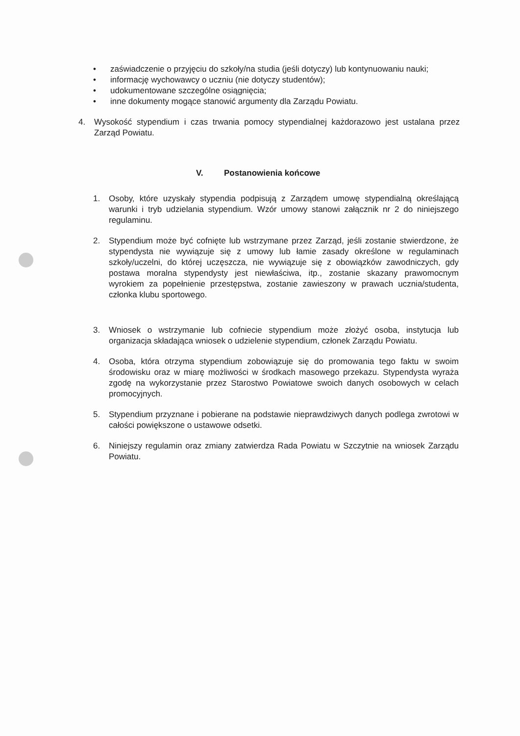• zaświadczenie o przyjęciu do szkoły/na studia (jeśli dotyczy) lub kontynuowaniu nauki;
• informację wychowawcy o uczniu (nie dotyczy studentów);
• udokumentowane szczególne osiągnięcia;
• inne dokumenty mogące stanowić argumenty dla Zarządu Powiatu.
4. Wysokość stypendium i czas trwania pomocy stypendialnej każdorazowo jest ustalana przez Zarząd Powiatu.
V. Postanowienia końcowe
1. Osoby, które uzyskały stypendia podpisują z Zarządem umowę stypendialną określającą warunki i tryb udzielania stypendium. Wzór umowy stanowi załącznik nr 2 do niniejszego regulaminu.
2. Stypendium może być cofnięte lub wstrzymane przez Zarząd, jeśli zostanie stwierdzone, że stypendysta nie wywiązuje się z umowy lub łamie zasady określone w regulaminach szkoły/uczelni, do której uczęszcza, nie wywiązuje się z obowiązków zawodniczych, gdy postawa moralna stypendysty jest niewłaściwa, itp., zostanie skazany prawomocnym wyrokiem za popełnienie przestępstwa, zostanie zawieszony w prawach ucznia/studenta, członka klubu sportowego.
3. Wniosek o wstrzymanie lub cofniecie stypendium może złożyć osoba, instytucja lub organizacja składająca wniosek o udzielenie stypendium, członek Zarządu Powiatu.
4. Osoba, która otrzyma stypendium zobowiązuje się do promowania tego faktu w swoim środowisku oraz w miarę możliwości w środkach masowego przekazu. Stypendysta wyraża zgodę na wykorzystanie przez Starostwo Powiatowe swoich danych osobowych w celach promocyjnych.
5. Stypendium przyznane i pobierane na podstawie nieprawdziwych danych podlega zwrotowi w całości powiększone o ustawowe odsetki.
6. Niniejszy regulamin oraz zmiany zatwierdza Rada Powiatu w Szczytnie na wniosek Zarządu Powiatu.